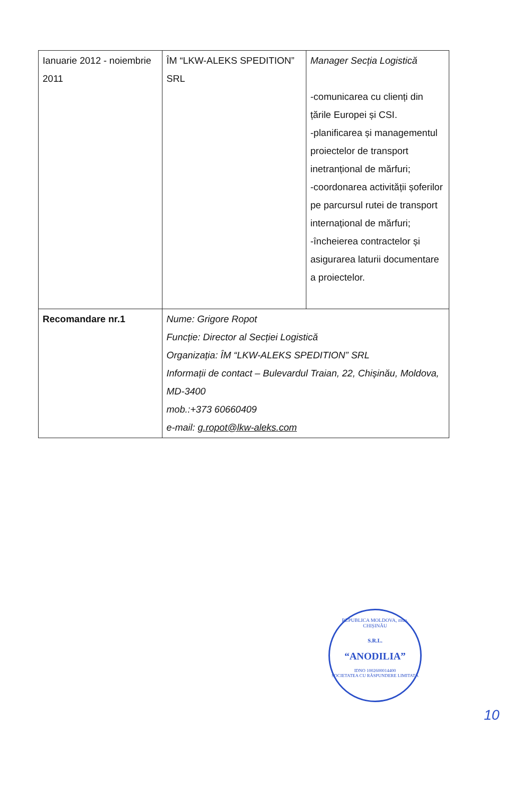| Ianuarie 2012 - noiembrie 2011 | ÎM “LKW-ALEKS SPEDITION” SRL | Manager Secția Logistică -comunicarea cu clienți din țările Europei și CSI. -planificarea și managementul proiectelor de transport inetranțional de mărfuri; -coordonarea activității șoferilor pe parcursul rutei de transport internațional de mărfuri; -încheierea contractelor și asigurarea laturii documentare a proiectelor. |
| Recomandare nr.1 | Nume: Grigore Ropot Funcție: Director al Secției Logistică Organizația: ÎM “LKW-ALEKS SPEDITION” SRL Informații de contact – Bulevardul Traian, 22, Chișinău, Moldova, MD-3400 mob.:+373 60660409 e-mail: g.ropot@lkw-aleks.com | |
REPUBLICA MOLDOVA, mun. CHIȘINĂU
S.R.L.
“ANODILIA”
IDNO 1002600014400
SOCIETATEA CU RĂSPUNDERE LIMITATĂ
10